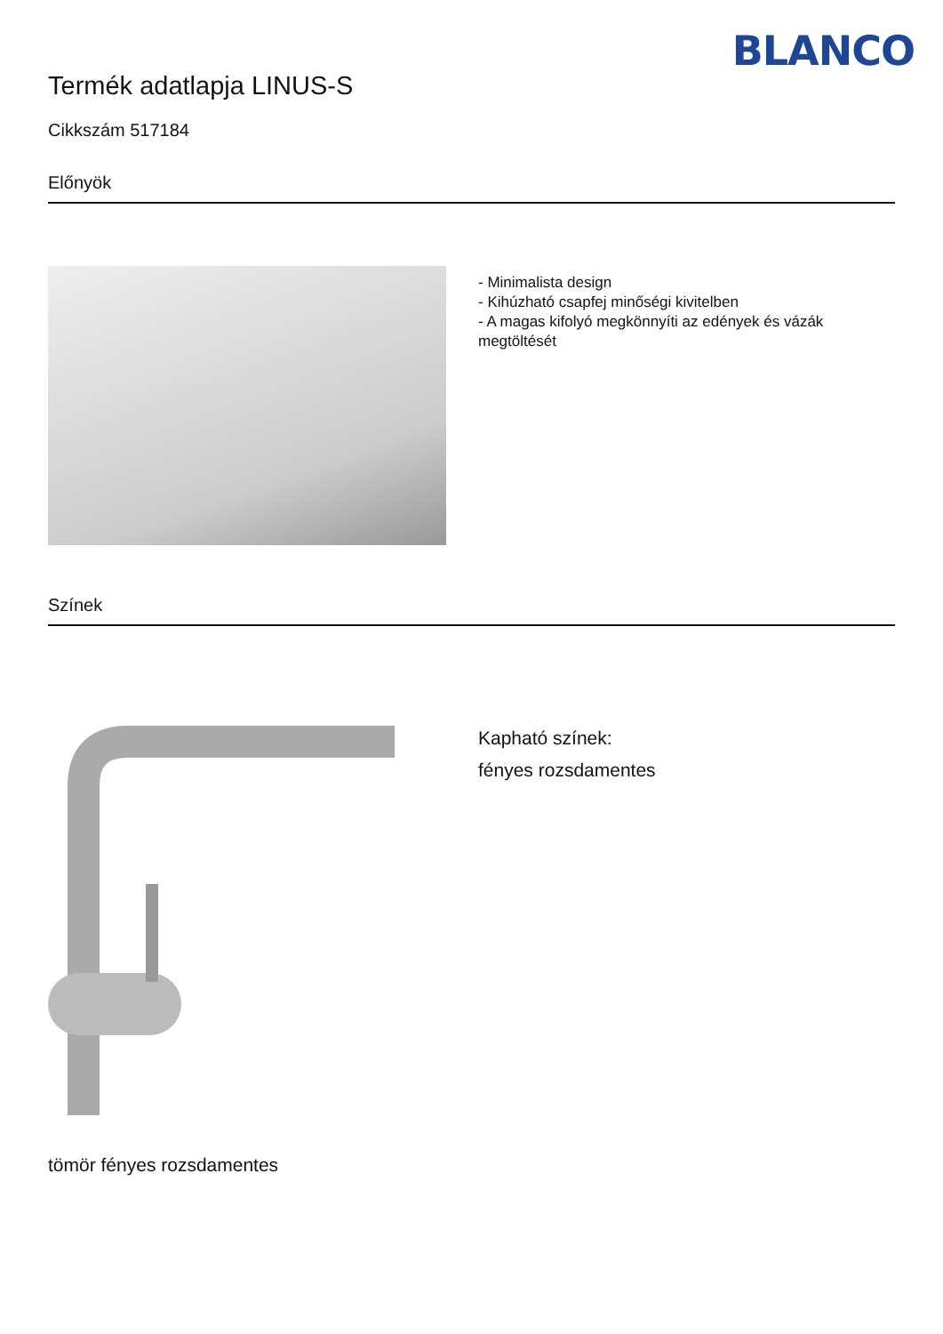BLANCO
Termék adatlapja LINUS-S
Cikkszám 517184
Előnyök
- Minimalista design
- Kihúzható csapfej minőségi kivitelben
- A magas kifolyó megkönnyíti az edények és vázák megtöltését
Színek
Kapható színek:
fényes rozsdamentes
tömör fényes rozsdamentes